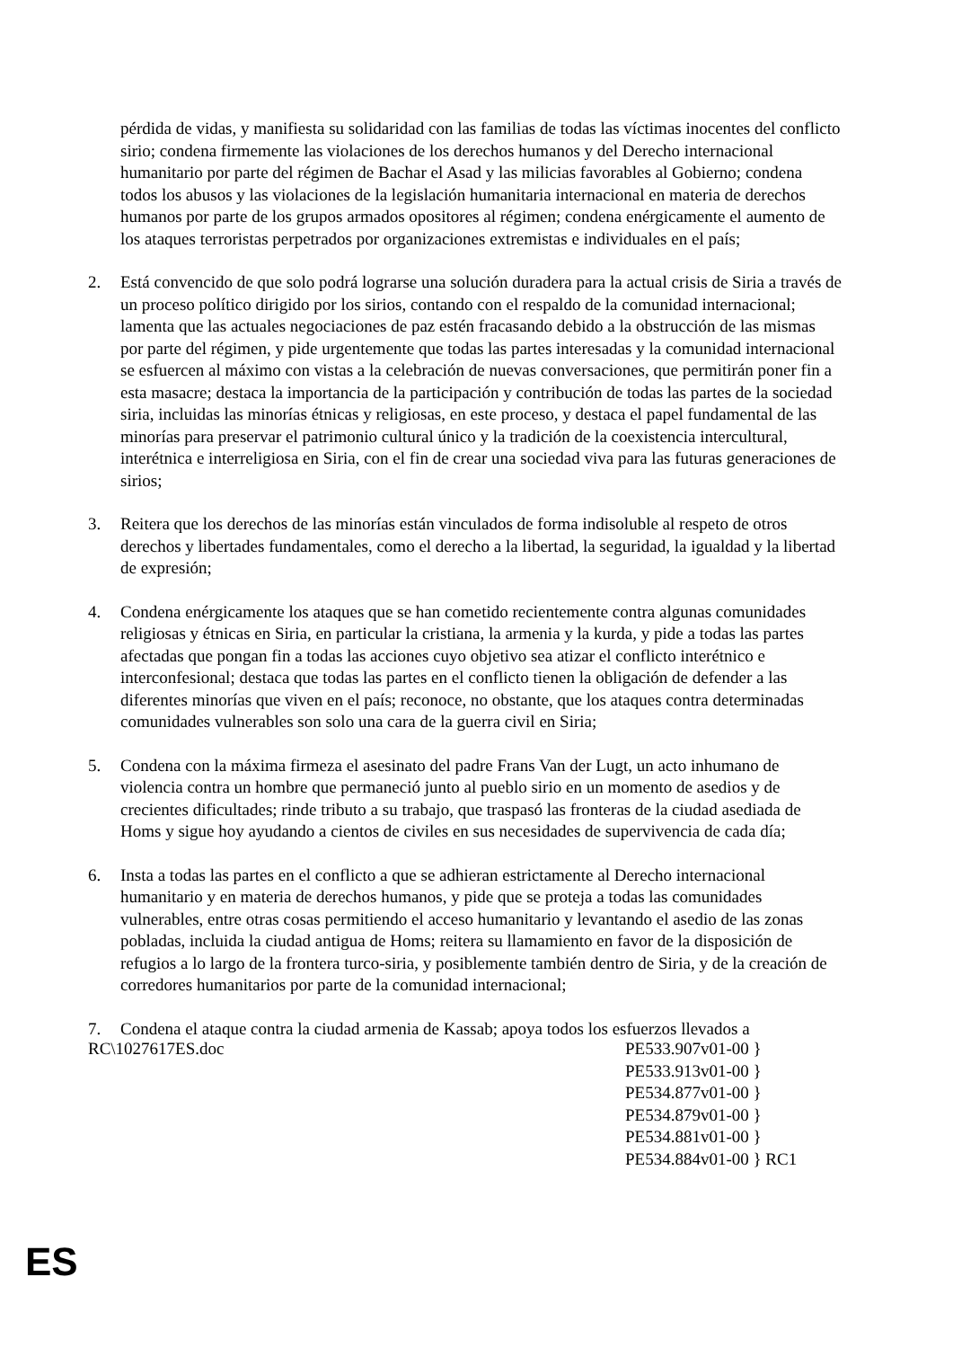pérdida de vidas, y manifiesta su solidaridad con las familias de todas las víctimas inocentes del conflicto sirio; condena firmemente las violaciones de los derechos humanos y del Derecho internacional humanitario por parte del régimen de Bachar el Asad y las milicias favorables al Gobierno; condena todos los abusos y las violaciones de la legislación humanitaria internacional en materia de derechos humanos por parte de los grupos armados opositores al régimen; condena enérgicamente el aumento de los ataques terroristas perpetrados por organizaciones extremistas e individuales en el país;
2. Está convencido de que solo podrá lograrse una solución duradera para la actual crisis de Siria a través de un proceso político dirigido por los sirios, contando con el respaldo de la comunidad internacional; lamenta que las actuales negociaciones de paz estén fracasando debido a la obstrucción de las mismas por parte del régimen, y pide urgentemente que todas las partes interesadas y la comunidad internacional se esfuercen al máximo con vistas a la celebración de nuevas conversaciones, que permitirán poner fin a esta masacre; destaca la importancia de la participación y contribución de todas las partes de la sociedad siria, incluidas las minorías étnicas y religiosas, en este proceso, y destaca el papel fundamental de las minorías para preservar el patrimonio cultural único y la tradición de la coexistencia intercultural, interétnica e interreligiosa en Siria, con el fin de crear una sociedad viva para las futuras generaciones de sirios;
3. Reitera que los derechos de las minorías están vinculados de forma indisoluble al respeto de otros derechos y libertades fundamentales, como el derecho a la libertad, la seguridad, la igualdad y la libertad de expresión;
4. Condena enérgicamente los ataques que se han cometido recientemente contra algunas comunidades religiosas y étnicas en Siria, en particular la cristiana, la armenia y la kurda, y pide a todas las partes afectadas que pongan fin a todas las acciones cuyo objetivo sea atizar el conflicto interétnico e interconfesional; destaca que todas las partes en el conflicto tienen la obligación de defender a las diferentes minorías que viven en el país; reconoce, no obstante, que los ataques contra determinadas comunidades vulnerables son solo una cara de la guerra civil en Siria;
5. Condena con la máxima firmeza el asesinato del padre Frans Van der Lugt, un acto inhumano de violencia contra un hombre que permaneció junto al pueblo sirio en un momento de asedios y de crecientes dificultades; rinde tributo a su trabajo, que traspasó las fronteras de la ciudad asediada de Homs y sigue hoy ayudando a cientos de civiles en sus necesidades de supervivencia de cada día;
6. Insta a todas las partes en el conflicto a que se adhieran estrictamente al Derecho internacional humanitario y en materia de derechos humanos, y pide que se proteja a todas las comunidades vulnerables, entre otras cosas permitiendo el acceso humanitario y levantando el asedio de las zonas pobladas, incluida la ciudad antigua de Homs; reitera su llamamiento en favor de la disposición de refugios a lo largo de la frontera turco-siria, y posiblemente también dentro de Siria, y de la creación de corredores humanitarios por parte de la comunidad internacional;
7. Condena el ataque contra la ciudad armenia de Kassab; apoya todos los esfuerzos llevados a
RC\1027617ES.doc PE533.907v01-00 }
PE533.913v01-00 }
PE534.877v01-00 }
PE534.879v01-00 }
PE534.881v01-00 }
PE534.884v01-00 } RC1
ES